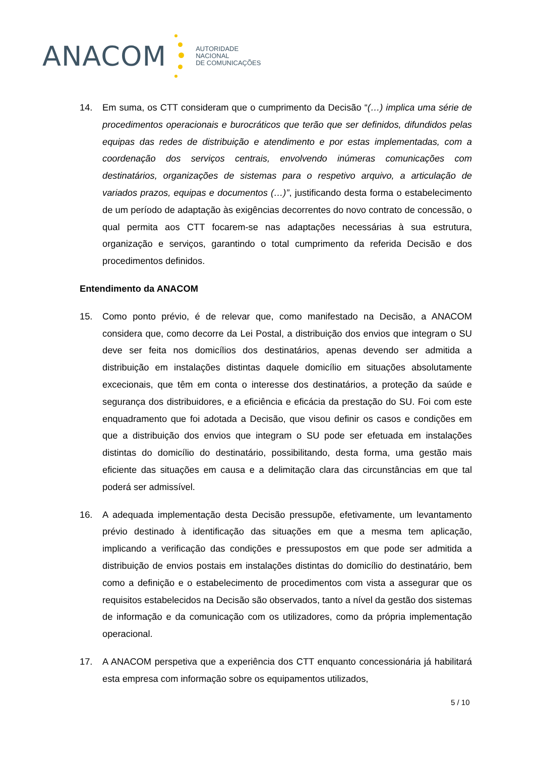ANACOM
AUTORIDADE
NACIONAL
DE COMUNICAÇÕES
14. Em suma, os CTT consideram que o cumprimento da Decisão “(…) implica uma série de procedimentos operacionais e burocráticos que terão que ser definidos, difundidos pelas equipas das redes de distribuição e atendimento e por estas implementadas, com a coordenação dos serviços centrais, envolvendo inúmeras comunicações com destinatários, organizações de sistemas para o respetivo arquivo, a articulação de variados prazos, equipas e documentos (…)”, justificando desta forma o estabelecimento de um período de adaptação às exigências decorrentes do novo contrato de concessão, o qual permita aos CTT focarem-se nas adaptações necessárias à sua estrutura, organização e serviços, garantindo o total cumprimento da referida Decisão e dos procedimentos definidos.
Entendimento da ANACOM
15. Como ponto prévio, é de relevar que, como manifestado na Decisão, a ANACOM considera que, como decorre da Lei Postal, a distribuição dos envios que integram o SU deve ser feita nos domicílios dos destinatários, apenas devendo ser admitida a distribuição em instalações distintas daquele domicílio em situações absolutamente excecionais, que têm em conta o interesse dos destinatários, a proteção da saúde e segurança dos distribuidores, e a eficiência e eficácia da prestação do SU. Foi com este enquadramento que foi adotada a Decisão, que visou definir os casos e condições em que a distribuição dos envios que integram o SU pode ser efetuada em instalações distintas do domicílio do destinatário, possibilitando, desta forma, uma gestão mais eficiente das situações em causa e a delimitação clara das circunstâncias em que tal poderá ser admissível.
16. A adequada implementação desta Decisão pressupõe, efetivamente, um levantamento prévio destinado à identificação das situações em que a mesma tem aplicação, implicando a verificação das condições e pressupostos em que pode ser admitida a distribuição de envios postais em instalações distintas do domicílio do destinatário, bem como a definição e o estabelecimento de procedimentos com vista a assegurar que os requisitos estabelecidos na Decisão são observados, tanto a nível da gestão dos sistemas de informação e da comunicação com os utilizadores, como da própria implementação operacional.
17. A ANACOM perspetiva que a experiência dos CTT enquanto concessionária já habilitará esta empresa com informação sobre os equipamentos utilizados,
5 / 10